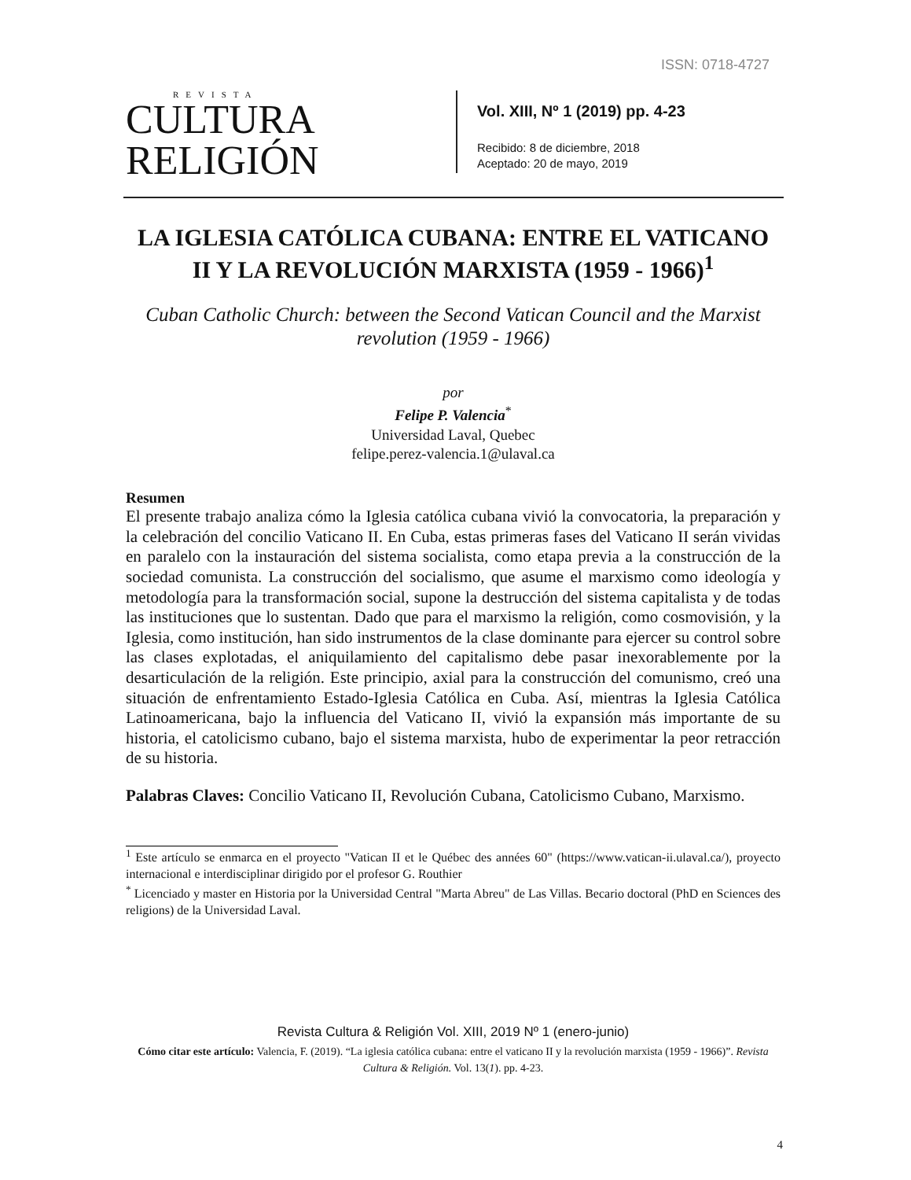ISSN: 0718-4727
REVISTA
CULTURA
RELIGIÓN
Vol. XIII, Nº 1 (2019) pp. 4-23
Recibido: 8 de diciembre, 2018
Aceptado: 20 de mayo, 2019
LA IGLESIA CATÓLICA CUBANA: ENTRE EL VATICANO II Y LA REVOLUCIÓN MARXISTA (1959 - 1966)<sup>1</sup>
Cuban Catholic Church: between the Second Vatican Council and the Marxist revolution (1959 - 1966)
por
Felipe P. Valencia<sup>*</sup>
Universidad Laval, Quebec
felipe.perez-valencia.1@ulaval.ca
Resumen
El presente trabajo analiza cómo la Iglesia católica cubana vivió la convocatoria, la preparación y la celebración del concilio Vaticano II. En Cuba, estas primeras fases del Vaticano II serán vividas en paralelo con la instauración del sistema socialista, como etapa previa a la construcción de la sociedad comunista. La construcción del socialismo, que asume el marxismo como ideología y metodología para la transformación social, supone la destrucción del sistema capitalista y de todas las instituciones que lo sustentan. Dado que para el marxismo la religión, como cosmovisión, y la Iglesia, como institución, han sido instrumentos de la clase dominante para ejercer su control sobre las clases explotadas, el aniquilamiento del capitalismo debe pasar inexorablemente por la desarticulación de la religión. Este principio, axial para la construcción del comunismo, creó una situación de enfrentamiento Estado-Iglesia Católica en Cuba. Así, mientras la Iglesia Católica Latinoamericana, bajo la influencia del Vaticano II, vivió la expansión más importante de su historia, el catolicismo cubano, bajo el sistema marxista, hubo de experimentar la peor retracción de su historia.
Palabras Claves: Concilio Vaticano II, Revolución Cubana, Catolicismo Cubano, Marxismo.
<sup>1</sup> Este artículo se enmarca en el proyecto "Vatican II et le Québec des années 60" (https://www.vatican-ii.ulaval.ca/), proyecto internacional e interdisciplinar dirigido por el profesor G. Routhier
<sup>*</sup> Licenciado y master en Historia por la Universidad Central "Marta Abreu" de Las Villas. Becario doctoral (PhD en Sciences des religions) de la Universidad Laval.
Revista Cultura & Religión Vol. XIII, 2019 Nº 1 (enero-junio)
Cómo citar este artículo: Valencia, F. (2019). “La iglesia católica cubana: entre el vaticano II y la revolución marxista (1959 - 1966)”. Revista Cultura & Religión. Vol. 13(1). pp. 4-23.
4